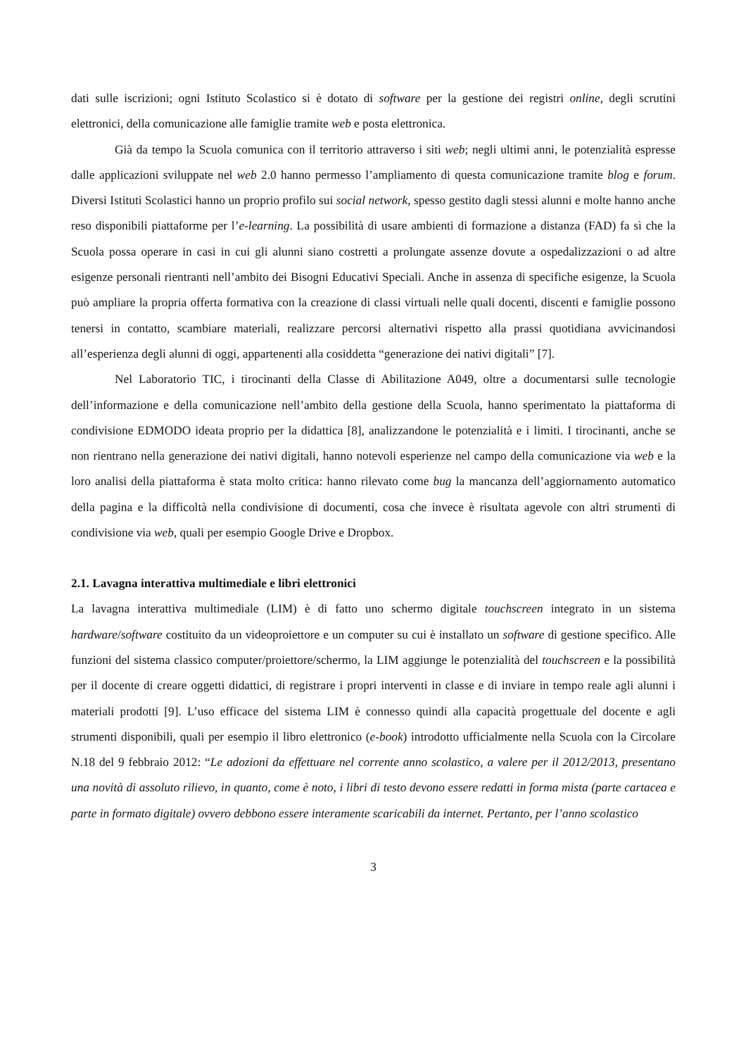dati sulle iscrizioni; ogni Istituto Scolastico si è dotato di software per la gestione dei registri online, degli scrutini elettronici, della comunicazione alle famiglie tramite web e posta elettronica.
Già da tempo la Scuola comunica con il territorio attraverso i siti web; negli ultimi anni, le potenzialità espresse dalle applicazioni sviluppate nel web 2.0 hanno permesso l’ampliamento di questa comunicazione tramite blog e forum. Diversi Istituti Scolastici hanno un proprio profilo sui social network, spesso gestito dagli stessi alunni e molte hanno anche reso disponibili piattaforme per l’e-learning. La possibilità di usare ambienti di formazione a distanza (FAD) fa sì che la Scuola possa operare in casi in cui gli alunni siano costretti a prolungate assenze dovute a ospedalizzazioni o ad altre esigenze personali rientranti nell’ambito dei Bisogni Educativi Speciali. Anche in assenza di specifiche esigenze, la Scuola può ampliare la propria offerta formativa con la creazione di classi virtuali nelle quali docenti, discenti e famiglie possono tenersi in contatto, scambiare materiali, realizzare percorsi alternativi rispetto alla prassi quotidiana avvicinandosi all’esperienza degli alunni di oggi, appartenenti alla cosiddetta “generazione dei nativi digitali” [7].
Nel Laboratorio TIC, i tirocinanti della Classe di Abilitazione A049, oltre a documentarsi sulle tecnologie dell’informazione e della comunicazione nell’ambito della gestione della Scuola, hanno sperimentato la piattaforma di condivisione EDMODO ideata proprio per la didattica [8], analizzandone le potenzialità e i limiti. I tirocinanti, anche se non rientrano nella generazione dei nativi digitali, hanno notevoli esperienze nel campo della comunicazione via web e la loro analisi della piattaforma è stata molto critica: hanno rilevato come bug la mancanza dell’aggiornamento automatico della pagina e la difficoltà nella condivisione di documenti, cosa che invece è risultata agevole con altri strumenti di condivisione via web, quali per esempio Google Drive e Dropbox.
2.1. Lavagna interattiva multimediale e libri elettronici
La lavagna interattiva multimediale (LIM) è di fatto uno schermo digitale touchscreen integrato in un sistema hardware/software costituito da un videoproiettore e un computer su cui è installato un software di gestione specifico. Alle funzioni del sistema classico computer/proiettore/schermo, la LIM aggiunge le potenzialità del touchscreen e la possibilità per il docente di creare oggetti didattici, di registrare i propri interventi in classe e di inviare in tempo reale agli alunni i materiali prodotti [9]. L’uso efficace del sistema LIM è connesso quindi alla capacità progettuale del docente e agli strumenti disponibili, quali per esempio il libro elettronico (e-book) introdotto ufficialmente nella Scuola con la Circolare N.18 del 9 febbraio 2012: “Le adozioni da effettuare nel corrente anno scolastico, a valere per il 2012/2013, presentano una novità di assoluto rilievo, in quanto, come è noto, i libri di testo devono essere redatti in forma mista (parte cartacea e parte in formato digitale) ovvero debbono essere interamente scaricabili da internet. Pertanto, per l’anno scolastico
3